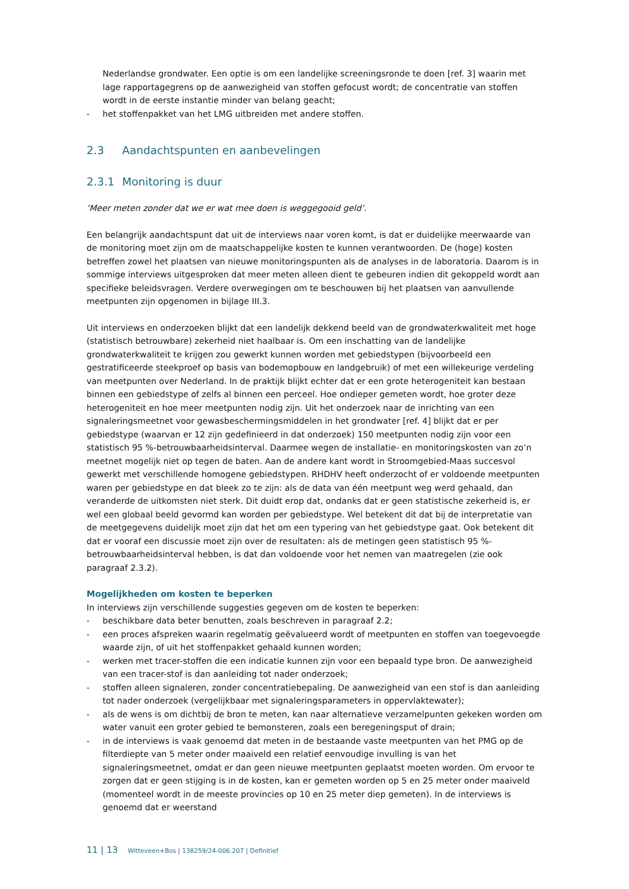Nederlandse grondwater. Een optie is om een landelijke screeningsronde te doen [ref. 3] waarin met lage rapportagegrens op de aanwezigheid van stoffen gefocust wordt; de concentratie van stoffen wordt in de eerste instantie minder van belang geacht;
- het stoffenpakket van het LMG uitbreiden met andere stoffen.
2.3 Aandachtspunten en aanbevelingen
2.3.1 Monitoring is duur
‘Meer meten zonder dat we er wat mee doen is weggegooid geld’.
Een belangrijk aandachtspunt dat uit de interviews naar voren komt, is dat er duidelijke meerwaarde van de monitoring moet zijn om de maatschappelijke kosten te kunnen verantwoorden. De (hoge) kosten betreffen zowel het plaatsen van nieuwe monitoringspunten als de analyses in de laboratoria. Daarom is in sommige interviews uitgesproken dat meer meten alleen dient te gebeuren indien dit gekoppeld wordt aan specifieke beleidsvragen. Verdere overwegingen om te beschouwen bij het plaatsen van aanvullende meetpunten zijn opgenomen in bijlage III.3.
Uit interviews en onderzoeken blijkt dat een landelijk dekkend beeld van de grondwaterkwaliteit met hoge (statistisch betrouwbare) zekerheid niet haalbaar is. Om een inschatting van de landelijke grondwaterkwaliteit te krijgen zou gewerkt kunnen worden met gebiedstypen (bijvoorbeeld een gestratificeerde steekproef op basis van bodemopbouw en landgebruik) of met een willekeurige verdeling van meetpunten over Nederland. In de praktijk blijkt echter dat er een grote heterogeniteit kan bestaan binnen een gebiedstype of zelfs al binnen een perceel. Hoe ondieper gemeten wordt, hoe groter deze heterogeniteit en hoe meer meetpunten nodig zijn. Uit het onderzoek naar de inrichting van een signaleringsmeetnet voor gewasbeschermingsmiddelen in het grondwater [ref. 4] blijkt dat er per gebiedstype (waarvan er 12 zijn gedefinieerd in dat onderzoek) 150 meetpunten nodig zijn voor een statistisch 95 %-betrouwbaarheidsinterval. Daarmee wegen de installatie- en monitoringskosten van zo’n meetnet mogelijk niet op tegen de baten. Aan de andere kant wordt in Stroomgebied-Maas succesvol gewerkt met verschillende homogene gebiedstypen. RHDHV heeft onderzocht of er voldoende meetpunten waren per gebiedstype en dat bleek zo te zijn: als de data van één meetpunt weg werd gehaald, dan veranderde de uitkomsten niet sterk. Dit duidt erop dat, ondanks dat er geen statistische zekerheid is, er wel een globaal beeld gevormd kan worden per gebiedstype. Wel betekent dit dat bij de interpretatie van de meetgegevens duidelijk moet zijn dat het om een typering van het gebiedstype gaat. Ook betekent dit dat er vooraf een discussie moet zijn over de resultaten: als de metingen geen statistisch 95 %-betrouwbaarheidsinterval hebben, is dat dan voldoende voor het nemen van maatregelen (zie ook paragraaf 2.3.2).
Mogelijkheden om kosten te beperken
In interviews zijn verschillende suggesties gegeven om de kosten te beperken:
- beschikbare data beter benutten, zoals beschreven in paragraaf 2.2;
- een proces afspreken waarin regelmatig geëvalueerd wordt of meetpunten en stoffen van toegevoegde waarde zijn, of uit het stoffenpakket gehaald kunnen worden;
- werken met tracer-stoffen die een indicatie kunnen zijn voor een bepaald type bron. De aanwezigheid van een tracer-stof is dan aanleiding tot nader onderzoek;
- stoffen alleen signaleren, zonder concentratiebepaling. De aanwezigheid van een stof is dan aanleiding tot nader onderzoek (vergelijkbaar met signaleringsparameters in oppervlaktewater);
- als de wens is om dichtbij de bron te meten, kan naar alternatieve verzamelpunten gekeken worden om water vanuit een groter gebied te bemonsteren, zoals een beregeningsput of drain;
- in de interviews is vaak genoemd dat meten in de bestaande vaste meetpunten van het PMG op de filterdiepte van 5 meter onder maaiveld een relatief eenvoudige invulling is van het signaleringsmeetnet, omdat er dan geen nieuwe meetpunten geplaatst moeten worden. Om ervoor te zorgen dat er geen stijging is in de kosten, kan er gemeten worden op 5 en 25 meter onder maaiveld (momenteel wordt in de meeste provincies op 10 en 25 meter diep gemeten). In de interviews is genoemd dat er weerstand
11 | 13 Witteveen+Bos | 138259/24-006.207 | Definitief